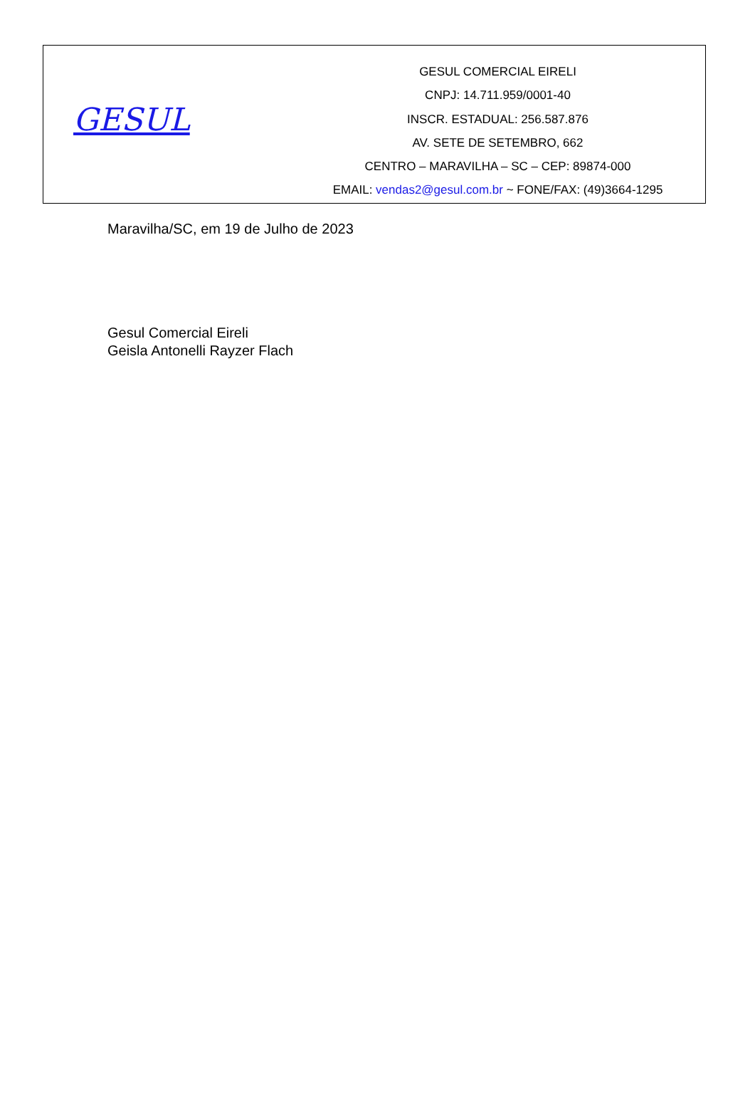GESUL
GESUL COMERCIAL EIRELI
CNPJ: 14.711.959/0001-40
INSCR. ESTADUAL: 256.587.876
AV. SETE DE SETEMBRO, 662
CENTRO – MARAVILHA – SC – CEP: 89874-000
EMAIL: vendas2@gesul.com.br ~ FONE/FAX: (49)3664-1295
Maravilha/SC, em 19 de Julho de 2023
Gesul Comercial Eireli
Geisla Antonelli Rayzer Flach